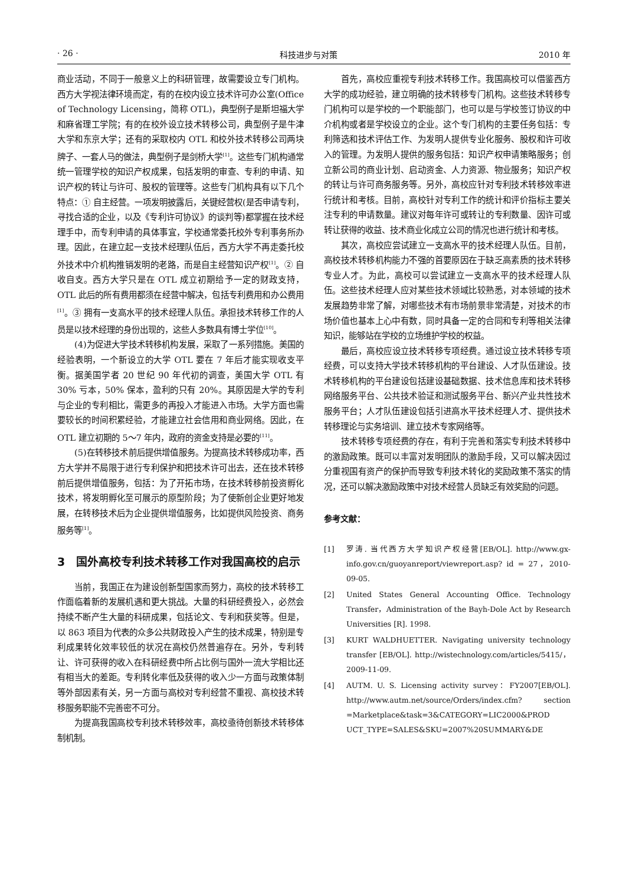· 26 · 科技进步与对策 2010 年
商业活动，不同于一般意义上的科研管理，故需要设立专门机构。西方大学视法律环境而定，有的在校内设立技术许可办公室(Office of Technology Licensing，简称 OTL)，典型例子是斯坦福大学和麻省理工学院；有的在校外设立技术转移公司，典型例子是牛津大学和东京大学；还有的采取校内 OTL 和校外技术转移公司两块牌子、一套人马的做法，典型例子是剑桥大学<sup>[1]</sup>。这些专门机构通常统一管理学校的知识产权成果，包括发明的审查、专利的申请、知识产权的转让与许可、股权的管理等。这些专门机构具有以下几个特点：① 自主经营。一项发明披露后，关键经营权(是否申请专利，寻找合适的企业，以及《专利许可协议》的谈判等)都掌握在技术经理手中，而专利申请的具体事宜，学校通常委托校外专利事务所办理。因此，在建立起一支技术经理队伍后，西方大学不再走委托校外技术中介机构推销发明的老路，而是自主经营知识产权<sup>[1]</sup>。② 自收自支。西方大学只是在 OTL 成立初期给予一定的财政支持，OTL 此后的所有费用都须在经营中解决，包括专利费用和办公费用<sup>[1]</sup>。③ 拥有一支高水平的技术经理人队伍。承担技术转移工作的人员是以技术经理的身份出现的，这些人多数具有博士学位<sup>[10]</sup>。
(4)为促进大学技术转移机构发展，采取了一系列措施。美国的经验表明，一个新设立的大学 OTL 要在 7 年后才能实现收支平衡。据美国学者 20 世纪 90 年代初的调查，美国大学 OTL 有 30% 亏本，50% 保本，盈利的只有 20%。其原因是大学的专利与企业的专利相比，需更多的再投入才能进入市场。大学方面也需要较长的时间积累经验，才能建立社会信用和商业网络。因此，在 OTL 建立初期的 5～7 年内，政府的资金支持是必要的<sup>[11]</sup>。
(5)在转移技术前后提供增值服务。为提高技术转移成功率，西方大学并不局限于进行专利保护和把技术许可出去，还在技术转移前后提供增值服务，包括：为了开拓市场，在技术转移前投资孵化技术，将发明孵化至可展示的原型阶段；为了使新创企业更好地发展，在转移技术后为企业提供增值服务，比如提供风险投资、商务服务等<sup>[1]</sup>。
3　国外高校专利技术转移工作对我国高校的启示
当前，我国正在为建设创新型国家而努力，高校的技术转移工作面临着新的发展机遇和更大挑战。大量的科研经费投入，必然会持续不断产生大量的科研成果，包括论文、专利和获奖等。但是，以 863 项目为代表的众多公共财政投入产生的技术成果，特别是专利成果转化效率较低的状况在高校仍然普遍存在。另外，专利转让、许可获得的收入在科研经费中所占比例与国外一流大学相比还有相当大的差距。专利转化率低及获得的收入少一方面与政策体制等外部因素有关，另一方面与高校对专利经营不重视、高校技术转移服务职能不完善密不可分。
为提高我国高校专利技术转移效率，高校亟待创新技术转移体制机制。
首先，高校应重视专利技术转移工作。我国高校可以借鉴西方大学的成功经验，建立明确的技术转移专门机构。这些技术转移专门机构可以是学校的一个职能部门，也可以是与学校签订协议的中介机构或者是学校设立的企业。这个专门机构的主要任务包括：专利筛选和技术评估工作、为发明人提供专业化服务、股权和许可收入的管理。为发明人提供的服务包括：知识产权申请策略服务；创立新公司的商业计划、启动资金、人力资源、物业服务；知识产权的转让与许可商务服务等。另外，高校应针对专利技术转移效率进行统计和考核。目前，高校针对专利工作的统计和评价指标主要关注专利的申请数量。建议对每年许可或转让的专利数量、因许可或转让获得的收益、技术商业化成立公司的情况也进行统计和考核。
其次，高校应尝试建立一支高水平的技术经理人队伍。目前，高校技术转移机构能力不强的首要原因在于缺乏高素质的技术转移专业人才。为此，高校可以尝试建立一支高水平的技术经理人队伍。这些技术经理人应对某些技术领域比较熟悉，对本领域的技术发展趋势非常了解，对哪些技术有市场前景非常清楚，对技术的市场价值也基本上心中有数，同时具备一定的合同和专利等相关法律知识，能够站在学校的立场维护学校的权益。
最后，高校应设立技术转移专项经费。通过设立技术转移专项经费，可以支持大学技术转移机构的平台建设、人才队伍建设。技术转移机构的平台建设包括建设基础数据、技术信息库和技术转移网络服务平台、公共技术验证和测试服务平台、新兴产业共性技术服务平台；人才队伍建设包括引进高水平技术经理人才、提供技术转移理论与实务培训、建立技术专家网络等。
技术转移专项经费的存在，有利于完善和落实专利技术转移中的激励政策。既可以丰富对发明团队的激励手段，又可以解决因过分重视国有资产的保护而导致专利技术转化的奖励政策不落实的情况，还可以解决激励政策中对技术经营人员缺乏有效奖励的问题。
参考文献：
[1] 罗涛. 当代西方大学知识产权经营[EB/OL]. http://www.gx-info.gov.cn/guoyanreport/viewreport.asp? id = 27，2010-09-05.
[2] United States General Accounting Office. Technology Transfer，Administration of the Bayh-Dole Act by Research Universities [R]. 1998.
[3] KURT WALDHUETTER. Navigating university technology transfer [EB/OL]. http://wistechnology.com/articles/5415/，2009-11-09.
[4] AUTM. U. S. Licensing activity survey：FY2007[EB/OL]. http://www.autm.net/source/Orders/index.cfm? section =Marketplace&task=3&CATEGORY=LIC2000&PROD UCT_TYPE=SALES&SKU=2007%20SUMMARY&DE